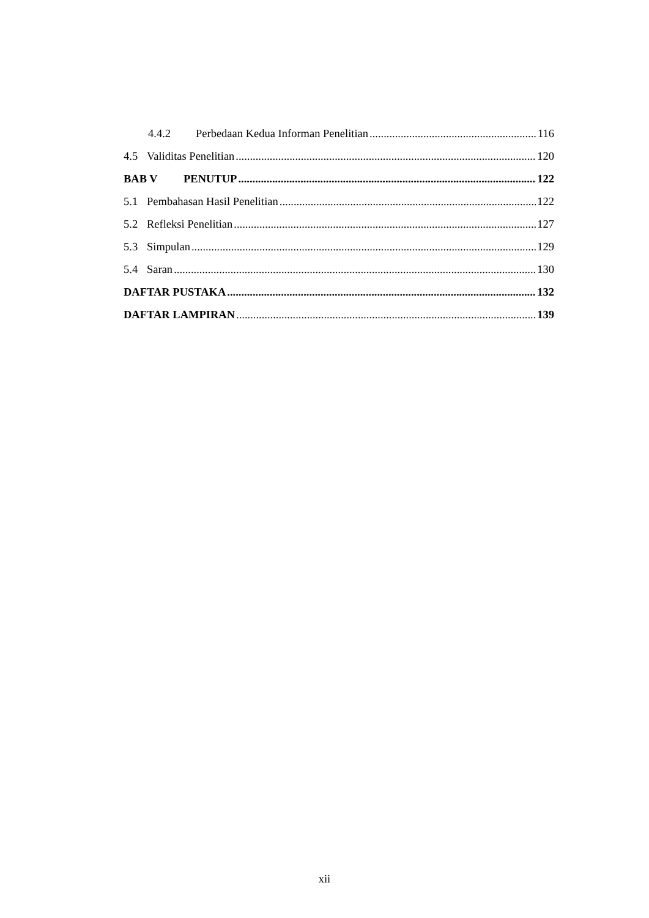4.4.2 Perbedaan Kedua Informan Penelitian 116
4.5 Validitas Penelitian 120
BAB V PENUTUP 122
5.1 Pembahasan Hasil Penelitian 122
5.2 Refleksi Penelitian 127
5.3 Simpulan 129
5.4 Saran 130
DAFTAR PUSTAKA 132
DAFTAR LAMPIRAN 139
xii